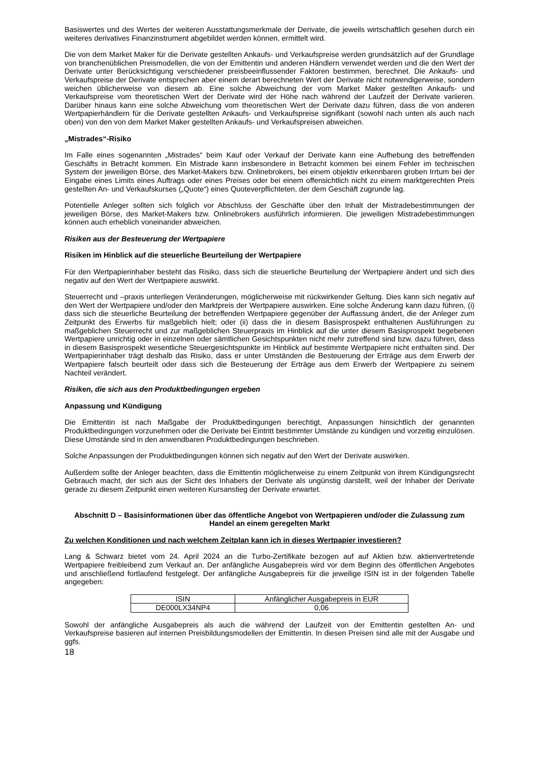Basiswertes und des Wertes der weiteren Ausstattungsmerkmale der Derivate, die jeweils wirtschaftlich gesehen durch ein weiteres derivatives Finanzinstrument abgebildet werden können, ermittelt wird.
Die von dem Market Maker für die Derivate gestellten Ankaufs- und Verkaufspreise werden grundsätzlich auf der Grundlage von branchenüblichen Preismodellen, die von der Emittentin und anderen Händlern verwendet werden und die den Wert der Derivate unter Berücksichtigung verschiedener preisbeeinflussender Faktoren bestimmen, berechnet. Die Ankaufs- und Verkaufspreise der Derivate entsprechen aber einem derart berechneten Wert der Derivate nicht notwendigerweise, sondern weichen üblicherweise von diesem ab. Eine solche Abweichung der vom Market Maker gestellten Ankaufs- und Verkaufspreise vom theoretischen Wert der Derivate wird der Höhe nach während der Laufzeit der Derivate variieren. Darüber hinaus kann eine solche Abweichung vom theoretischen Wert der Derivate dazu führen, dass die von anderen Wertpapierhändlern für die Derivate gestellten Ankaufs- und Verkaufspreise signifikant (sowohl nach unten als auch nach oben) von den von dem Market Maker gestellten Ankaufs- und Verkaufspreisen abweichen.
„Mistrades“-Risiko
Im Falle eines sogenannten „Mistrades“ beim Kauf oder Verkauf der Derivate kann eine Aufhebung des betreffenden Geschäfts in Betracht kommen. Ein Mistrade kann insbesondere in Betracht kommen bei einem Fehler im technischen System der jeweiligen Börse, des Market-Makers bzw. Onlinebrokers, bei einem objektiv erkennbaren groben Irrtum bei der Eingabe eines Limits eines Auftrags oder eines Preises oder bei einem offensichtlich nicht zu einem marktgerechten Preis gestellten An- und Verkaufskurses („Quote“) eines Quoteverpflichteten, der dem Geschäft zugrunde lag.
Potentielle Anleger sollten sich folglich vor Abschluss der Geschäfte über den Inhalt der Mistradebestimmungen der jeweiligen Börse, des Market-Makers bzw. Onlinebrokers ausführlich informieren. Die jeweiligen Mistradebestimmungen können auch erheblich voneinander abweichen.
Risiken aus der Besteuerung der Wertpapiere
Risiken im Hinblick auf die steuerliche Beurteilung der Wertpapiere
Für den Wertpapierinhaber besteht das Risiko, dass sich die steuerliche Beurteilung der Wertpapiere ändert und sich dies negativ auf den Wert der Wertpapiere auswirkt.
Steuerrecht und –praxis unterliegen Veränderungen, möglicherweise mit rückwirkender Geltung. Dies kann sich negativ auf den Wert der Wertpapiere und/oder den Marktpreis der Wertpapiere auswirken. Eine solche Änderung kann dazu führen, (i) dass sich die steuerliche Beurteilung der betreffenden Wertpapiere gegenüber der Auffassung ändert, die der Anleger zum Zeitpunkt des Erwerbs für maßgeblich hielt; oder (ii) dass die in diesem Basisprospekt enthaltenen Ausführungen zu maßgeblichen Steuerrecht und zur maßgeblichen Steuerpraxis im Hinblick auf die unter diesem Basisprospekt begebenen Wertpapiere unrichtig oder in einzelnen oder sämtlichen Gesichtspunkten nicht mehr zutreffend sind bzw. dazu führen, dass in diesem Basisprospekt wesentliche Steuergesichtspunkte im Hinblick auf bestimmte Wertpapiere nicht enthalten sind. Der Wertpapierinhaber trägt deshalb das Risiko, dass er unter Umständen die Besteuerung der Erträge aus dem Erwerb der Wertpapiere falsch beurteilt oder dass sich die Besteuerung der Erträge aus dem Erwerb der Wertpapiere zu seinem Nachteil verändert.
Risiken, die sich aus den Produktbedingungen ergeben
Anpassung und Kündigung
Die Emittentin ist nach Maßgabe der Produktbedingungen berechtigt, Anpassungen hinsichtlich der genannten Produktbedingungen vorzunehmen oder die Derivate bei Eintritt bestimmter Umstände zu kündigen und vorzeitig einzulösen. Diese Umstände sind in den anwendbaren Produktbedingungen beschrieben.
Solche Anpassungen der Produktbedingungen können sich negativ auf den Wert der Derivate auswirken.
Außerdem sollte der Anleger beachten, dass die Emittentin möglicherweise zu einem Zeitpunkt von ihrem Kündigungsrecht Gebrauch macht, der sich aus der Sicht des Inhabers der Derivate als ungünstig darstellt, weil der Inhaber der Derivate gerade zu diesem Zeitpunkt einen weiteren Kursanstieg der Derivate erwartet.
Abschnitt D – Basisinformationen über das öffentliche Angebot von Wertpapieren und/oder die Zulassung zum Handel an einem geregelten Markt
Zu welchen Konditionen und nach welchem Zeitplan kann ich in dieses Wertpapier investieren?
Lang & Schwarz bietet vom 24. April 2024 an die Turbo-Zertifikate bezogen auf auf Aktien bzw. aktienvertretende Wertpapiere freibleibend zum Verkauf an. Der anfängliche Ausgabepreis wird vor dem Beginn des öffentlichen Angebotes und anschließend fortlaufend festgelegt. Der anfängliche Ausgabepreis für die jeweilige ISIN ist in der folgenden Tabelle angegeben:
| ISIN | Anfänglicher Ausgabepreis in EUR |
| DE000LX34NP4 | 0,06 |
Sowohl der anfängliche Ausgabepreis als auch die während der Laufzeit von der Emittentin gestellten An- und Verkaufspreise basieren auf internen Preisbildungsmodellen der Emittentin. In diesen Preisen sind alle mit der Ausgabe und ggfs.
18